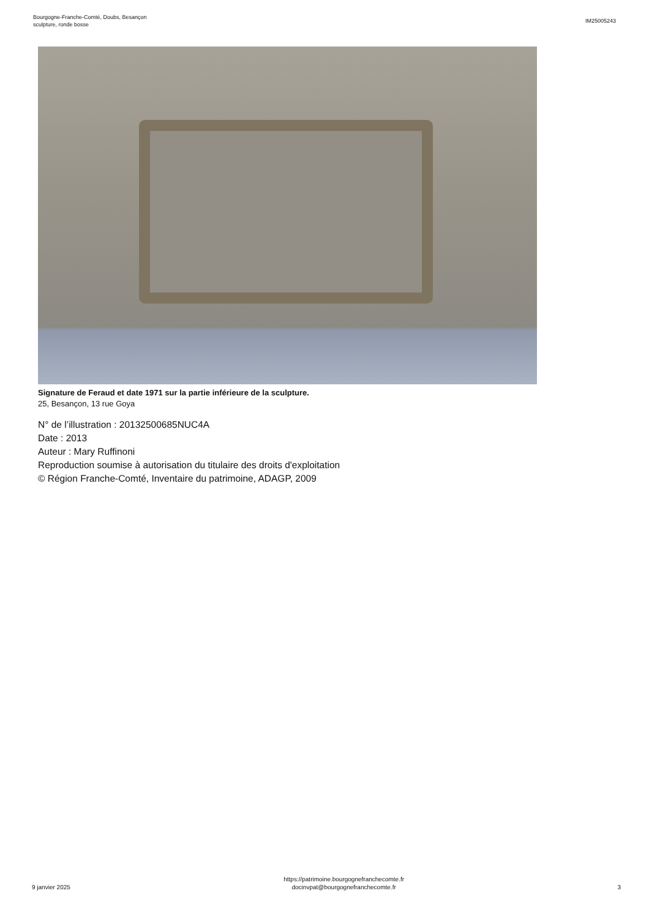Bourgogne-Franche-Comté, Doubs, Besançon
sculpture, ronde bosse
IM25005243
Signature de Feraud et date 1971 sur la partie inférieure de la sculpture.
25, Besançon, 13 rue Goya
N° de l’illustration : 20132500685NUC4A
Date : 2013
Auteur : Mary Ruffinoni
Reproduction soumise à autorisation du titulaire des droits d'exploitation
© Région Franche-Comté, Inventaire du patrimoine, ADAGP, 2009
9 janvier 2025
https://patrimoine.bourgognefranchecomte.fr
docinvpat@bourgognefranchecomte.fr
3